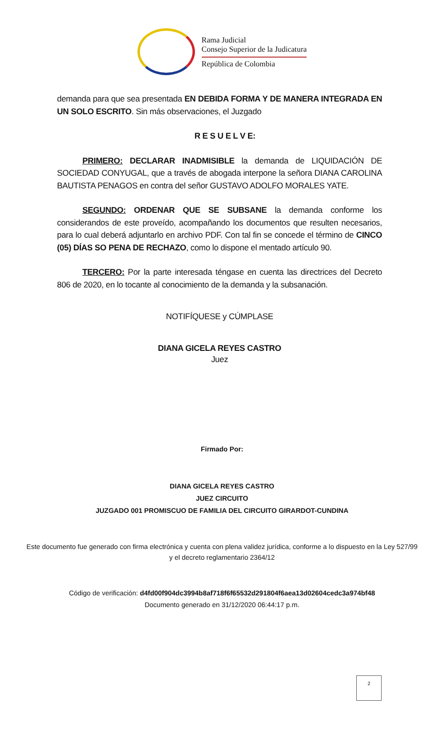Rama Judicial
Consejo Superior de la Judicatura
República de Colombia
demanda para que sea presentada EN DEBIDA FORMA Y DE MANERA INTEGRADA EN UN SOLO ESCRITO. Sin más observaciones, el Juzgado
R E S U E L V E:
PRIMERO: DECLARAR INADMISIBLE la demanda de LIQUIDACIÓN DE SOCIEDAD CONYUGAL, que a través de abogada interpone la señora DIANA CAROLINA BAUTISTA PENAGOS en contra del señor GUSTAVO ADOLFO MORALES YATE.
SEGUNDO: ORDENAR QUE SE SUBSANE la demanda conforme los considerandos de este proveído, acompañando los documentos que resulten necesarios, para lo cual deberá adjuntarlo en archivo PDF. Con tal fin se concede el término de CINCO (05) DÍAS SO PENA DE RECHAZO, como lo dispone el mentado artículo 90.
TERCERO: Por la parte interesada téngase en cuenta las directrices del Decreto 806 de 2020, en lo tocante al conocimiento de la demanda y la subsanación.
NOTIFÍQUESE y CÚMPLASE
DIANA GICELA REYES CASTRO
Juez
Firmado Por:
DIANA GICELA REYES CASTRO
JUEZ CIRCUITO
JUZGADO 001 PROMISCUO DE FAMILIA DEL CIRCUITO GIRARDOT-CUNDINA
Este documento fue generado con firma electrónica y cuenta con plena validez jurídica, conforme a lo dispuesto en la Ley 527/99 y el decreto reglamentario 2364/12
Código de verificación: d4fd00f904dc3994b8af718f6f65532d291804f6aea13d02604cedc3a974bf48
Documento generado en 31/12/2020 06:44:17 p.m.
2